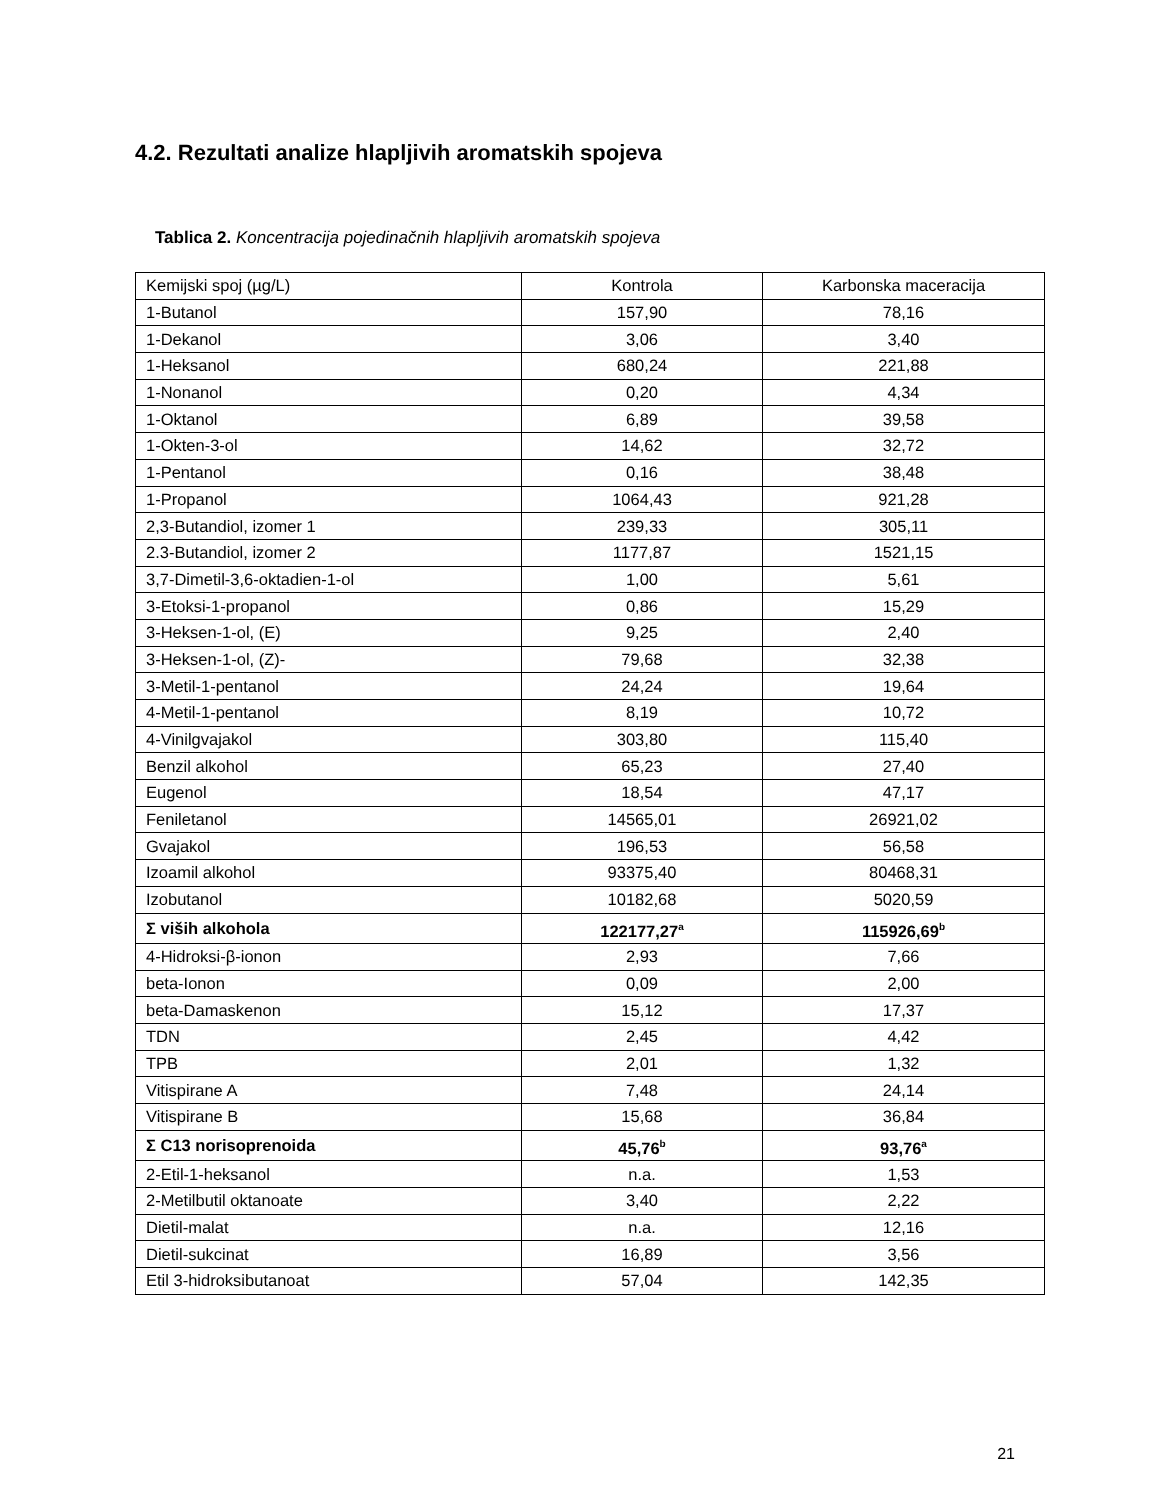4.2. Rezultati analize hlapljivih aromatskih spojeva
Tablica 2. Koncentracija pojedinačnih hlapljivih aromatskih spojeva
| Kemijski spoj (µg/L) | Kontrola | Karbonska maceracija |
| 1-Butanol | 157,90 | 78,16 |
| 1-Dekanol | 3,06 | 3,40 |
| 1-Heksanol | 680,24 | 221,88 |
| 1-Nonanol | 0,20 | 4,34 |
| 1-Oktanol | 6,89 | 39,58 |
| 1-Okten-3-ol | 14,62 | 32,72 |
| 1-Pentanol | 0,16 | 38,48 |
| 1-Propanol | 1064,43 | 921,28 |
| 2,3-Butandiol, izomer 1 | 239,33 | 305,11 |
| 2.3-Butandiol, izomer 2 | 1177,87 | 1521,15 |
| 3,7-Dimetil-3,6-oktadien-1-ol | 1,00 | 5,61 |
| 3-Etoksi-1-propanol | 0,86 | 15,29 |
| 3-Heksen-1-ol, (E) | 9,25 | 2,40 |
| 3-Heksen-1-ol, (Z)- | 79,68 | 32,38 |
| 3-Metil-1-pentanol | 24,24 | 19,64 |
| 4-Metil-1-pentanol | 8,19 | 10,72 |
| 4-Vinilgvajakol | 303,80 | 115,40 |
| Benzil alkohol | 65,23 | 27,40 |
| Eugenol | 18,54 | 47,17 |
| Feniletanol | 14565,01 | 26921,02 |
| Gvajakol | 196,53 | 56,58 |
| Izoamil alkohol | 93375,40 | 80468,31 |
| Izobutanol | 10182,68 | 5020,59 |
| Σ viših alkohola | 122177,27<sup>a</sup> | 115926,69<sup>b</sup> |
| 4-Hidroksi-β-ionon | 2,93 | 7,66 |
| beta-Ionon | 0,09 | 2,00 |
| beta-Damaskenon | 15,12 | 17,37 |
| TDN | 2,45 | 4,42 |
| TPB | 2,01 | 1,32 |
| Vitispirane A | 7,48 | 24,14 |
| Vitispirane B | 15,68 | 36,84 |
| Σ C13 norisoprenoida | 45,76<sup>b</sup> | 93,76<sup>a</sup> |
| 2-Etil-1-heksanol | n.a. | 1,53 |
| 2-Metilbutil oktanoate | 3,40 | 2,22 |
| Dietil-malat | n.a. | 12,16 |
| Dietil-sukcinat | 16,89 | 3,56 |
| Etil 3-hidroksibutanoat | 57,04 | 142,35 |
21